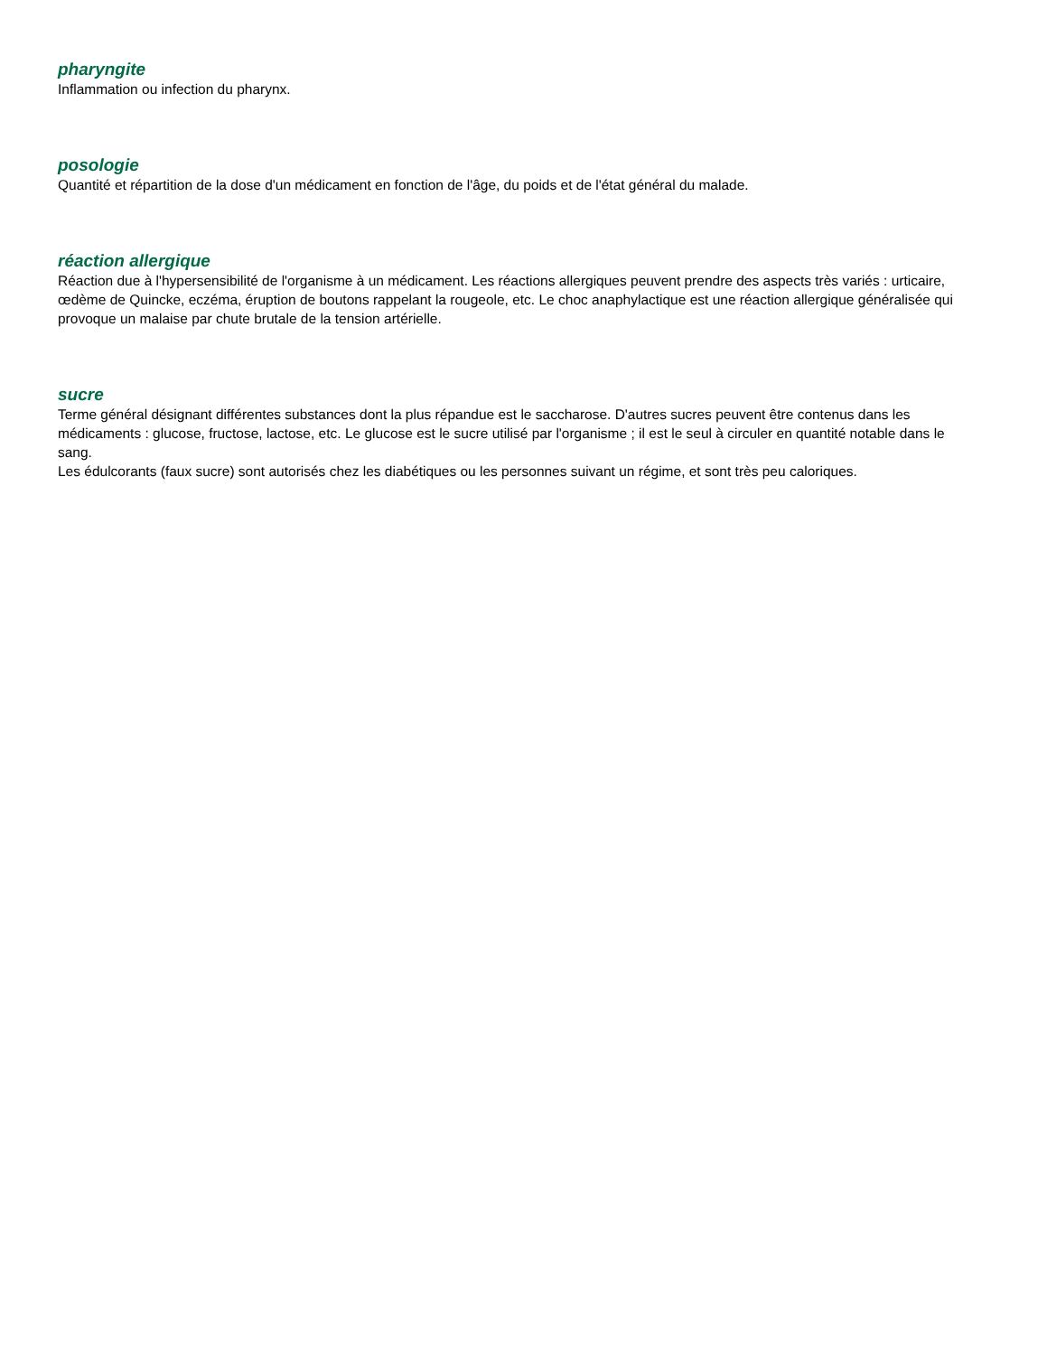pharyngite
Inflammation ou infection du pharynx.
posologie
Quantité et répartition de la dose d'un médicament en fonction de l'âge, du poids et de l'état général du malade.
réaction allergique
Réaction due à l'hypersensibilité de l'organisme à un médicament. Les réactions allergiques peuvent prendre des aspects très variés : urticaire, œdème de Quincke, eczéma, éruption de boutons rappelant la rougeole, etc. Le choc anaphylactique est une réaction allergique généralisée qui provoque un malaise par chute brutale de la tension artérielle.
sucre
Terme général désignant différentes substances dont la plus répandue est le saccharose. D'autres sucres peuvent être contenus dans les médicaments : glucose, fructose, lactose, etc. Le glucose est le sucre utilisé par l'organisme ; il est le seul à circuler en quantité notable dans le sang.
Les édulcorants (faux sucre) sont autorisés chez les diabétiques ou les personnes suivant un régime, et sont très peu caloriques.